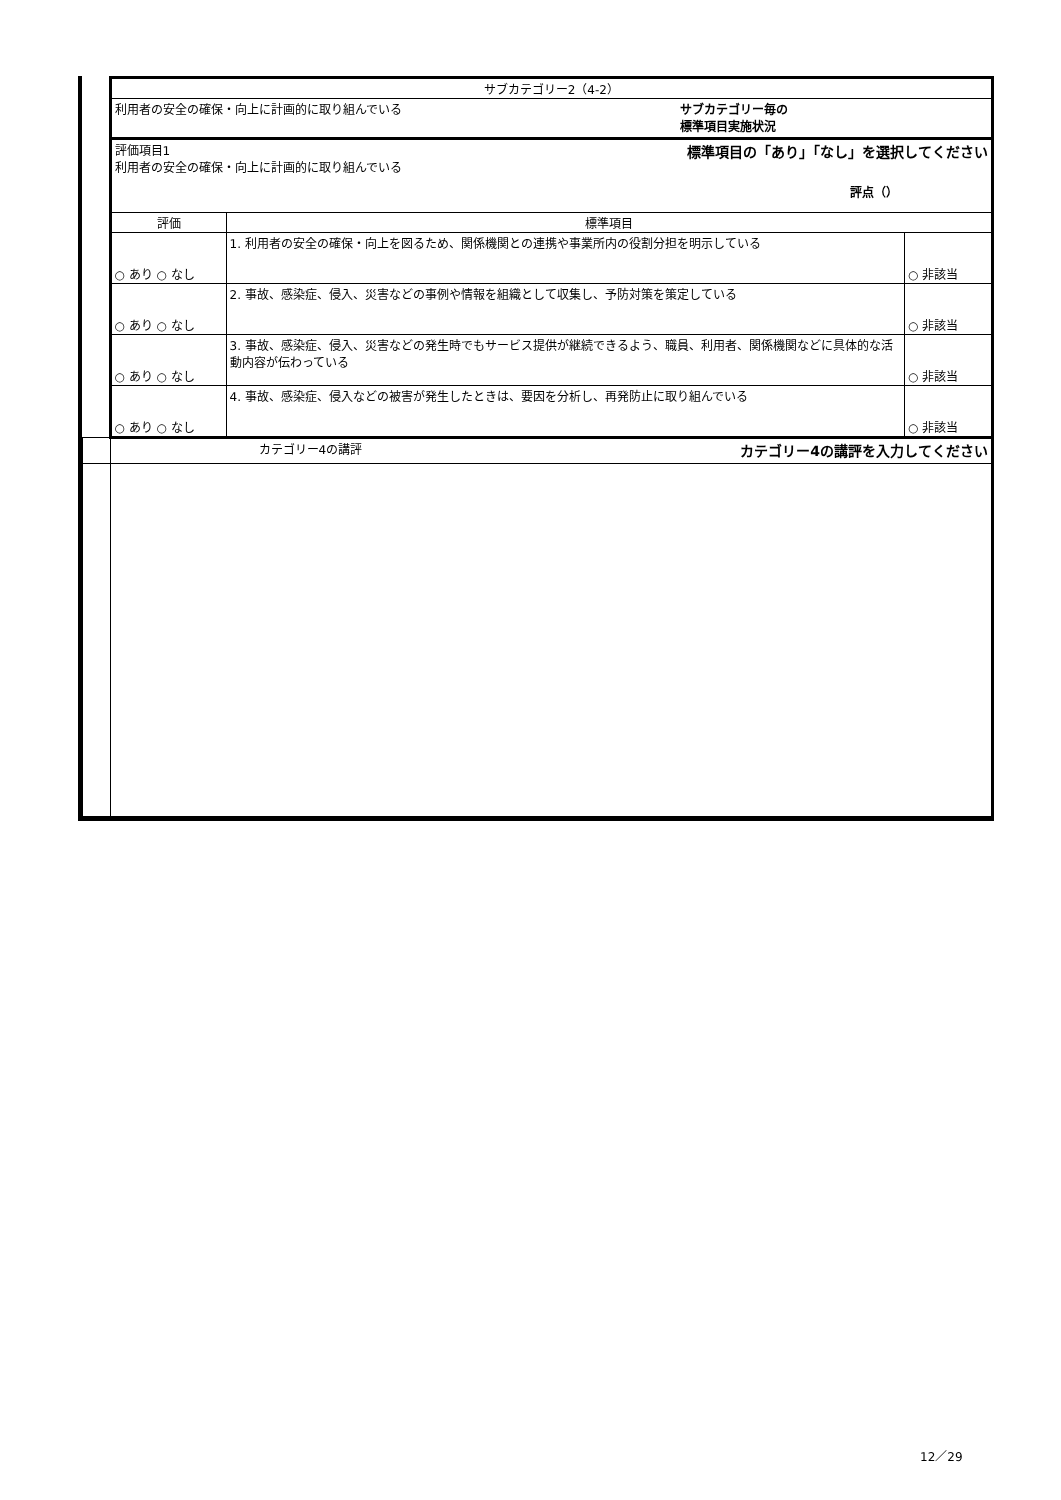| | サブカテゴリー2（4-2） | | |
| | 利用者の安全の確保・向上に計画的に取り組んでいる サブカテゴリー毎の 標準項目実施状況 | | |
| | 評価項目1 標準項目の「あり」「なし」を選択してください 利用者の安全の確保・向上に計画的に取り組んでいる 評点（） | | |
| | 評価 | 標準項目 | |
| | ○ あり ○ なし | 1. 利用者の安全の確保・向上を図るため、関係機関との連携や事業所内の役割分担を明示している | ○ 非該当 |
| | ○ あり ○ なし | 2. 事故、感染症、侵入、災害などの事例や情報を組織として収集し、予防対策を策定している | ○ 非該当 |
| | ○ あり ○ なし | 3. 事故、感染症、侵入、災害などの発生時でもサービス提供が継続できるよう、職員、利用者、関係機関などに具体的な活動内容が伝わっている | ○ 非該当 |
| | ○ あり ○ なし | 4. 事故、感染症、侵入などの被害が発生したときは、要因を分析し、再発防止に取り組んでいる | ○ 非該当 |
| | カテゴリー4の講評 カテゴリー4の講評を入力してください | | |
12／29